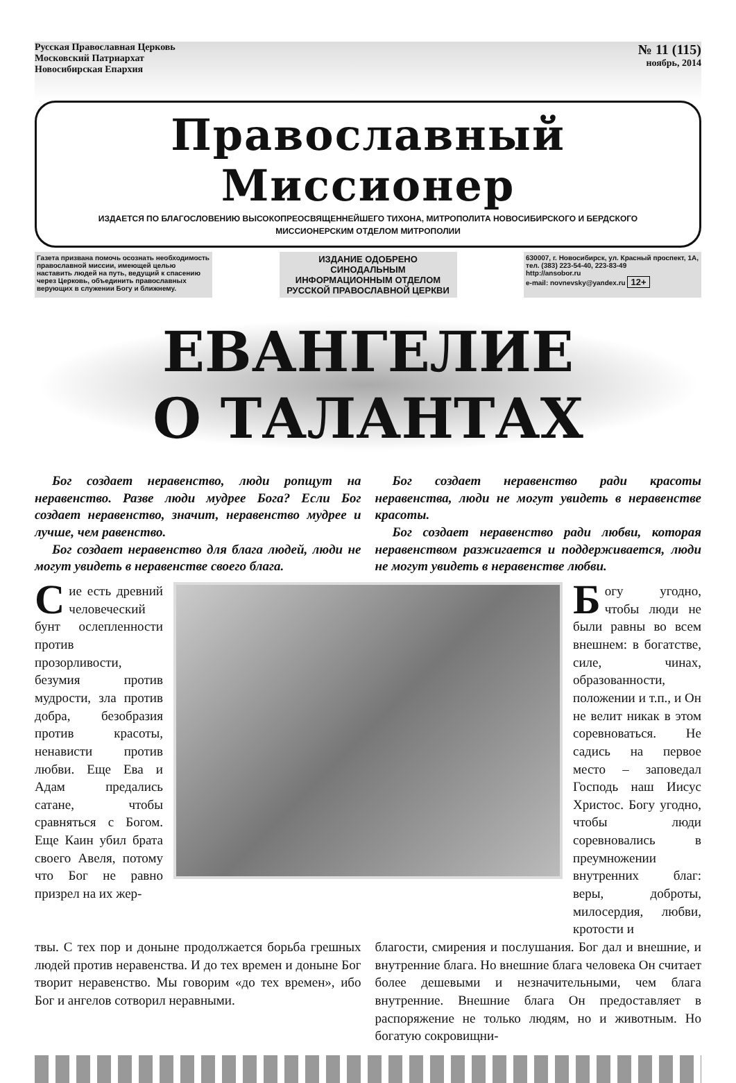Русская Православная Церковь
Московский Патриархат
Новосибирская Епархия
№ 11 (115)
ноябрь, 2014
Православный Миссионер
ИЗДАЕТСЯ ПО БЛАГОСЛОВЕНИЮ ВЫСОКОПРЕОСВЯЩЕННЕЙШЕГО ТИХОНА, МИТРОПОЛИТА НОВОСИБИРСКОГО И БЕРДСКОГО
МИССИОНЕРСКИМ ОТДЕЛОМ МИТРОПОЛИИ
Газета призвана помочь осознать необходимость православной миссии, имеющей целью наставить людей на путь, ведущий к спасению через Церковь, объединить православных верующих в служении Богу и ближнему.
ИЗДАНИЕ ОДОБРЕНО
СИНОДАЛЬНЫМ ИНФОРМАЦИОННЫМ ОТДЕЛОМ
РУССКОЙ ПРАВОСЛАВНОЙ ЦЕРКВИ
630007, г. Новосибирск, ул. Красный проспект, 1А, тел. (383) 223-54-40, 223-83-49
http://ansobor.ru
e-mail: novnevsky@yandex.ru 12+
ЕВАНГЕЛИЕ
О ТАЛАНТАХ
Бог создает неравенство, люди ропщут на неравенство. Разве люди мудрее Бога? Если Бог создает неравенство, значит, неравенство мудрее и лучше, чем равенство.
Бог создает неравенство для блага людей, люди не могут увидеть в неравенстве своего блага.
Бог создает неравенство ради красоты неравенства, люди не могут увидеть в неравенстве красоты.
Бог создает неравенство ради любви, которая неравенством разжигается и поддерживается, люди не могут увидеть в неравенстве любви.
Сие есть древний человеческий бунт ослепленности против прозорливости, безумия против мудрости, зла против добра, безобразия против красоты, ненависти против любви. Еще Ева и Адам предались сатане, чтобы сравняться с Богом. Еще Каин убил брата своего Авеля, потому что Бог не равно призрел на их жер-
Богу угодно, чтобы люди не были равны во всем внешнем: в богатстве, силе, чинах, образованности, положении и т.п., и Он не велит никак в этом соревноваться. Не садись на первое место – заповедал Господь наш Иисус Христос. Богу угодно, чтобы люди соревновались в преумножении внутренних благ: веры, доброты, милосердия, любви, кротости и
твы. С тех пор и доныне продолжается борьба грешных людей против неравенства. И до тех времен и доныне Бог творит неравенство. Мы говорим «до тех времен», ибо Бог и ангелов сотворил неравными.
благости, смирения и послушания. Бог дал и внешние, и внутренние блага. Но внешние блага человека Он считает более дешевыми и незначительными, чем блага внутренние. Внешние блага Он предоставляет в распоряжение не только людям, но и животным. Но богатую сокровищни-